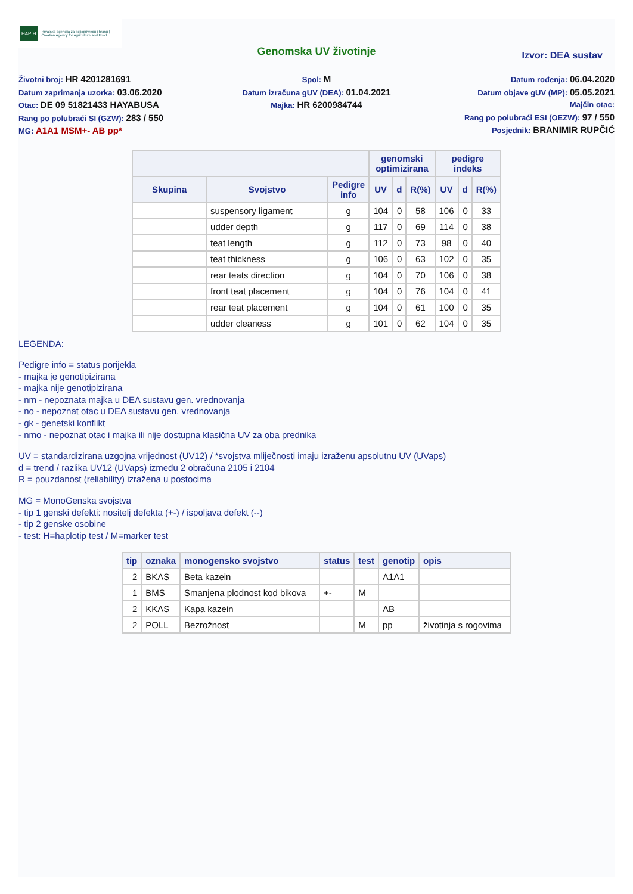HAPIH Hrvatska agencija za poljoprivredu i hranu | Croatian Agency for Agriculture and Food
Genomska UV životinje
Izvor: DEA sustav
Životni broj: HR 4201281691
Datum zaprimanja uzorka: 03.06.2020
Otac: DE 09 51821433 HAYABUSA
Rang po polubraći SI (GZW): 283 / 550
MG: A1A1 MSM+- AB pp*
Spol: M
Datum izračuna gUV (DEA): 01.04.2021
Majka: HR 6200984744
Datum rođenja: 06.04.2020
Datum objave gUV (MP): 05.05.2021
Majčin otac:
Rang po polubraći ESI (OEZW): 97 / 550
Posjednik: BRANIMIR RUPČIĆ
| | | | genomski optimizirana | | | pedigre indeks | | |
| --- | --- | --- | --- | --- | --- | --- | --- | --- |
| Skupina | Svojstvo | Pedigre info | UV | d | R(%) | UV | d | R(%) |
| | suspensory ligament | g | 104 | 0 | 58 | 106 | 0 | 33 |
| | udder depth | g | 117 | 0 | 69 | 114 | 0 | 38 |
| | teat length | g | 112 | 0 | 73 | 98 | 0 | 40 |
| | teat thickness | g | 106 | 0 | 63 | 102 | 0 | 35 |
| | rear teats direction | g | 104 | 0 | 70 | 106 | 0 | 38 |
| | front teat placement | g | 104 | 0 | 76 | 104 | 0 | 41 |
| | rear teat placement | g | 104 | 0 | 61 | 100 | 0 | 35 |
| | udder cleaness | g | 101 | 0 | 62 | 104 | 0 | 35 |
LEGENDA:
Pedigre info = status porijekla
- majka je genotipizirana
- majka nije genotipizirana
- nm - nepoznata majka u DEA sustavu gen. vrednovanja
- no - nepoznat otac u DEA sustavu gen. vrednovanja
- gk - genetski konflikt
- nmo - nepoznat otac i majka ili nije dostupna klasična UV za oba prednika
UV = standardizirana uzgojna vrijednost (UV12) / *svojstva mliječnosti imaju izraženu apsolutnu UV (UVaps)
d = trend / razlika UV12 (UVaps) između 2 obračuna 2105 i 2104
R = pouzdanost (reliability) izražena u postocima
MG = MonoGenska svojstva
- tip 1 genski defekti: nositelj defekta (+-) / ispoljava defekt (--)
- tip 2 genske osobine
- test: H=haplotip test / M=marker test
| tip | oznaka | monogensko svojstvo | status | test | genotip | opis |
| --- | --- | --- | --- | --- | --- | --- |
| 2 | BKAS | Beta kazein | | | A1A1 | |
| 1 | BMS | Smanjena plodnost kod bikova | +- | M | | |
| 2 | KKAS | Kapa kazein | | | AB | |
| 2 | POLL | Bezrožnost | | M | pp | životinja s rogovima |